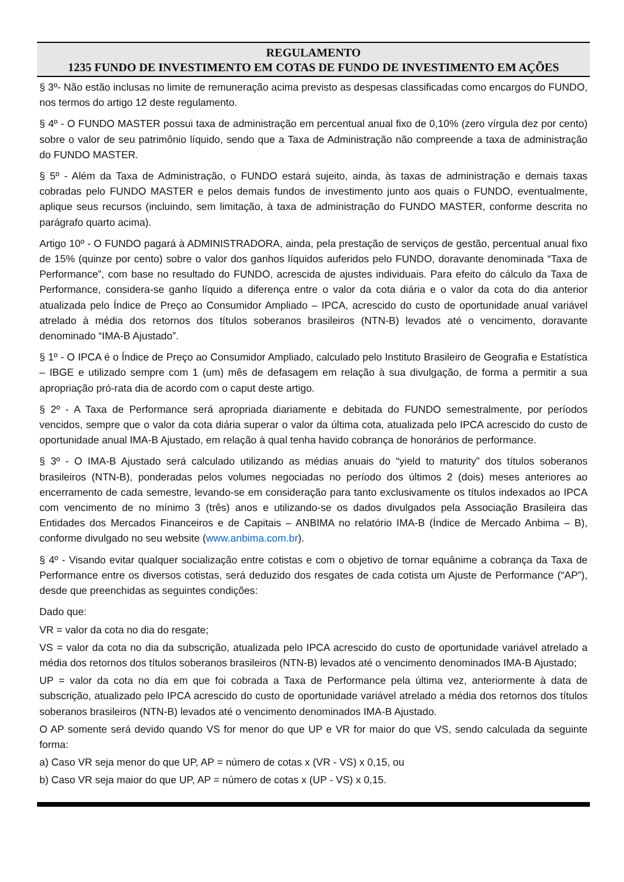REGULAMENTO
1235 FUNDO DE INVESTIMENTO EM COTAS DE FUNDO DE INVESTIMENTO EM AÇÕES
§ 3º- Não estão inclusas no limite de remuneração acima previsto as despesas classificadas como encargos do FUNDO, nos termos do artigo 12 deste regulamento.
§ 4º - O FUNDO MASTER possui taxa de administração em percentual anual fixo de 0,10% (zero vírgula dez por cento) sobre o valor de seu patrimônio líquido, sendo que a Taxa de Administração não compreende a taxa de administração do FUNDO MASTER.
§ 5º - Além da Taxa de Administração, o FUNDO estará sujeito, ainda, às taxas de administração e demais taxas cobradas pelo FUNDO MASTER e pelos demais fundos de investimento junto aos quais o FUNDO, eventualmente, aplique seus recursos (incluindo, sem limitação, à taxa de administração do FUNDO MASTER, conforme descrita no parágrafo quarto acima).
Artigo 10º - O FUNDO pagará à ADMINISTRADORA, ainda, pela prestação de serviços de gestão, percentual anual fixo de 15% (quinze por cento) sobre o valor dos ganhos líquidos auferidos pelo FUNDO, doravante denominada “Taxa de Performance”, com base no resultado do FUNDO, acrescida de ajustes individuais. Para efeito do cálculo da Taxa de Performance, considera-se ganho líquido a diferença entre o valor da cota diária e o valor da cota do dia anterior atualizada pelo Índice de Preço ao Consumidor Ampliado – IPCA, acrescido do custo de oportunidade anual variável atrelado à média dos retornos dos títulos soberanos brasileiros (NTN-B) levados até o vencimento, doravante denominado “IMA-B Ajustado”.
§ 1º - O IPCA é o Índice de Preço ao Consumidor Ampliado, calculado pelo Instituto Brasileiro de Geografia e Estatística – IBGE e utilizado sempre com 1 (um) mês de defasagem em relação à sua divulgação, de forma a permitir a sua apropriação pró-rata dia de acordo com o caput deste artigo.
§ 2º - A Taxa de Performance será apropriada diariamente e debitada do FUNDO semestralmente, por períodos vencidos, sempre que o valor da cota diária superar o valor da última cota, atualizada pelo IPCA acrescido do custo de oportunidade anual IMA-B Ajustado, em relação à qual tenha havido cobrança de honorários de performance.
§ 3º - O IMA-B Ajustado será calculado utilizando as médias anuais do “yield to maturity” dos títulos soberanos brasileiros (NTN-B), ponderadas pelos volumes negociadas no período dos últimos 2 (dois) meses anteriores ao encerramento de cada semestre, levando-se em consideração para tanto exclusivamente os títulos indexados ao IPCA com vencimento de no mínimo 3 (três) anos e utilizando-se os dados divulgados pela Associação Brasileira das Entidades dos Mercados Financeiros e de Capitais – ANBIMA no relatório IMA-B (Índice de Mercado Anbima – B), conforme divulgado no seu website (www.anbima.com.br).
§ 4º - Visando evitar qualquer socialização entre cotistas e com o objetivo de tornar equânime a cobrança da Taxa de Performance entre os diversos cotistas, será deduzido dos resgates de cada cotista um Ajuste de Performance (“AP”), desde que preenchidas as seguintes condições:
Dado que:
VR = valor da cota no dia do resgate;
VS = valor da cota no dia da subscrição, atualizada pelo IPCA acrescido do custo de oportunidade variável atrelado a média dos retornos dos títulos soberanos brasileiros (NTN-B) levados até o vencimento denominados IMA-B Ajustado;
UP = valor da cota no dia em que foi cobrada a Taxa de Performance pela última vez, anteriormente à data de subscrição, atualizado pelo IPCA acrescido do custo de oportunidade variável atrelado a média dos retornos dos títulos soberanos brasileiros (NTN-B) levados até o vencimento denominados IMA-B Ajustado.
O AP somente será devido quando VS for menor do que UP e VR for maior do que VS, sendo calculada da seguinte forma:
a) Caso VR seja menor do que UP, AP = número de cotas x (VR - VS) x 0,15, ou
b) Caso VR seja maior do que UP, AP = número de cotas x (UP - VS) x 0,15.